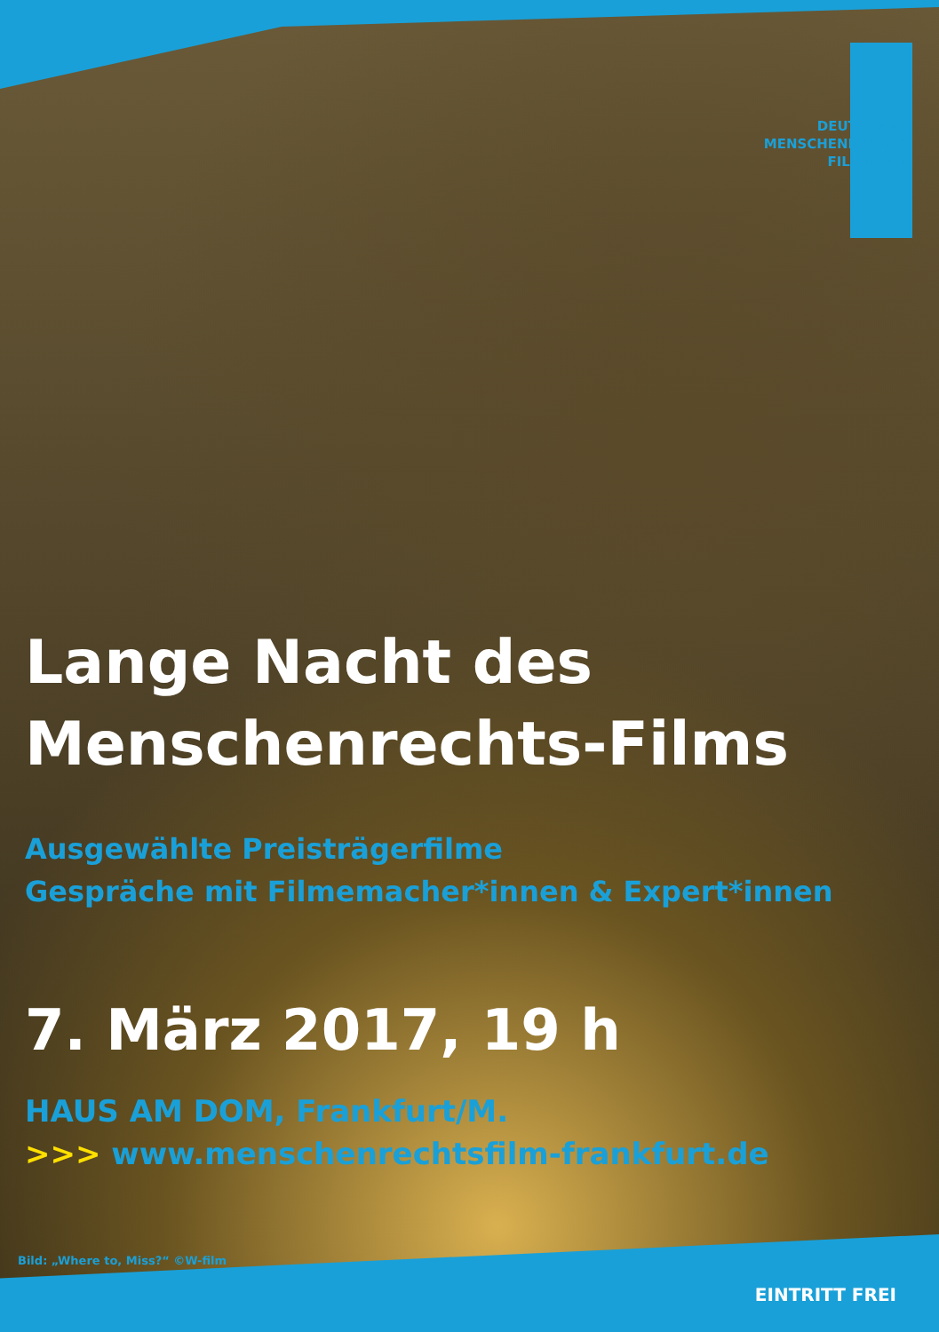DEUTSCHER
MENSCHENRECHTS
FILMPREIS
Lange Nacht des
Menschenrechts-Films
Ausgewählte Preisträgerfilme
Gespräche mit Filmemacher*innen & Expert*innen
7. März 2017, 19 h
HAUS AM DOM, Frankfurt/M.
>>> www.menschenrechtsfilm-frankfurt.de
Bild: „Where to, Miss?“ ©W-film
EINTRITT FREI